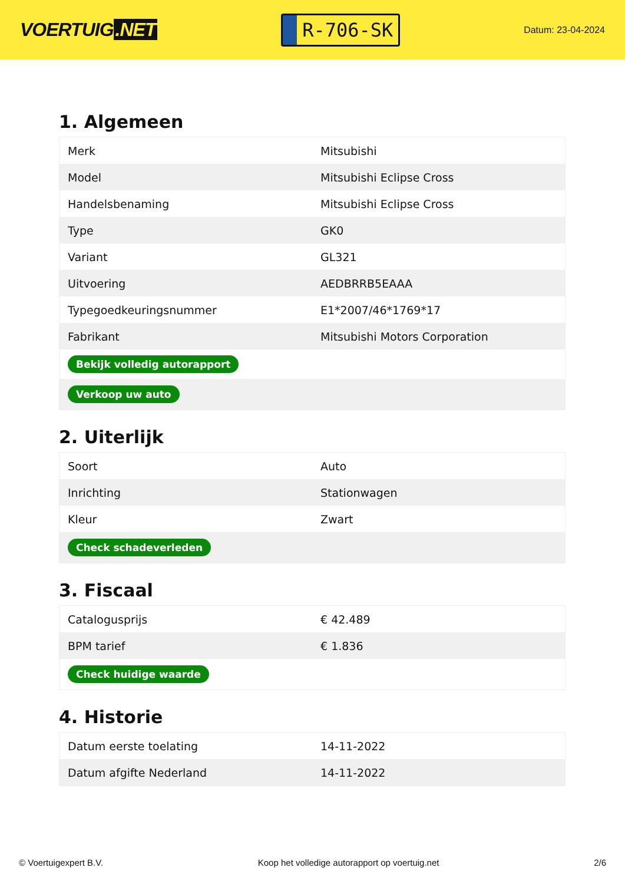VOERTUIG.NET
R-706-SK
Datum: 23-04-2024
1. Algemeen
| Merk | Mitsubishi |
| Model | Mitsubishi Eclipse Cross |
| Handelsbenaming | Mitsubishi Eclipse Cross |
| Type | GK0 |
| Variant | GL321 |
| Uitvoering | AEDBRRB5EAAA |
| Typegoedkeuringsnummer | E1*2007/46*1769*17 |
| Fabrikant | Mitsubishi Motors Corporation |
| Bekijk volledig autorapport | |
| Verkoop uw auto | |
2. Uiterlijk
| Soort | Auto |
| Inrichting | Stationwagen |
| Kleur | Zwart |
| Check schadeverleden | |
3. Fiscaal
| Catalogusprijs | € 42.489 |
| BPM tarief | € 1.836 |
| Check huidige waarde | |
4. Historie
| Datum eerste toelating | 14-11-2022 |
| Datum afgifte Nederland | 14-11-2022 |
© Voertuigexpert B.V. Koop het volledige autorapport op voertuig.net 2/6